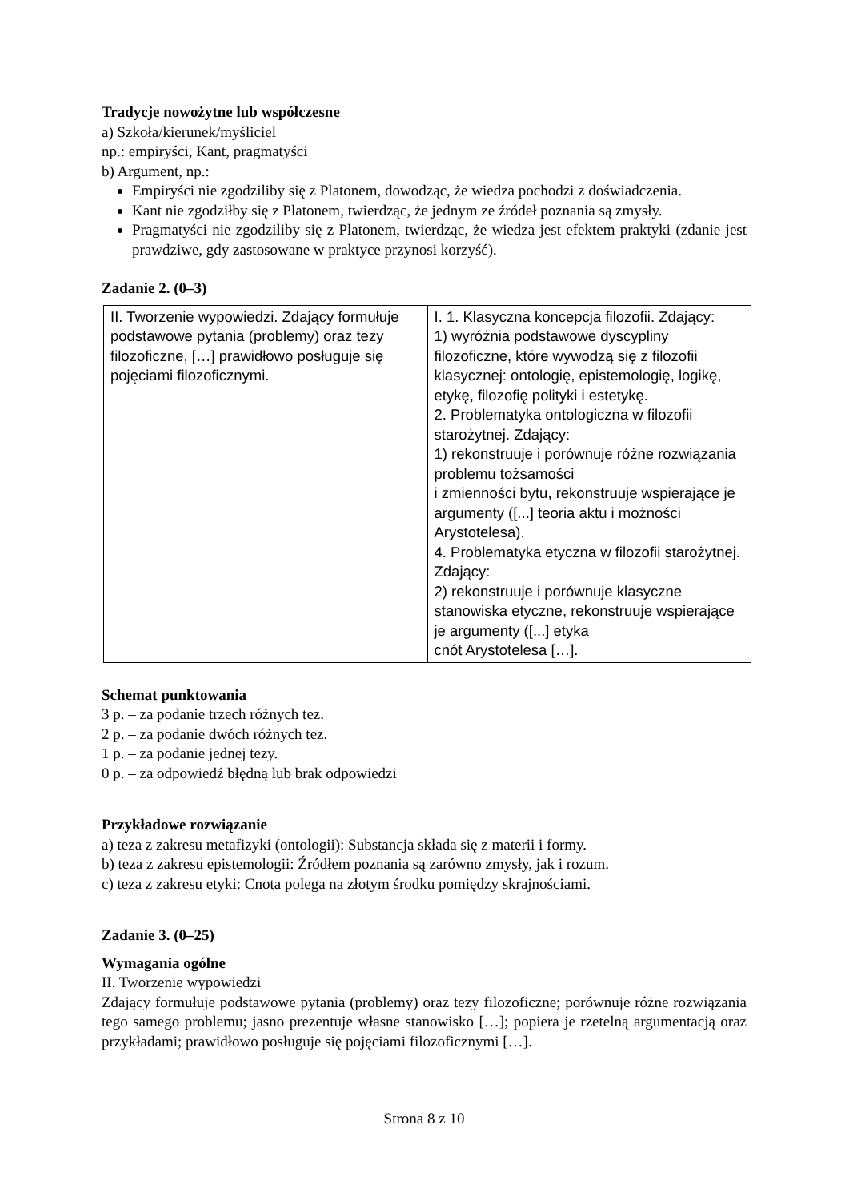Tradycje nowożytne lub współczesne
a) Szkoła/kierunek/myśliciel
np.: empiryści, Kant, pragmatyści
b) Argument, np.:
Empiryści nie zgodziliby się z Platonem, dowodząc, że wiedza pochodzi z doświadczenia.
Kant nie zgodziłby się z Platonem, twierdząc, że jednym ze źródeł poznania są zmysły.
Pragmatyści nie zgodziliby się z Platonem, twierdząc, że wiedza jest efektem praktyki (zdanie jest prawdziwe, gdy zastosowane w praktyce przynosi korzyść).
Zadanie 2. (0–3)
| II. Tworzenie wypowiedzi. Zdający formułuje podstawowe pytania (problemy) oraz tezy filozoficzne, […] prawidłowo posługuje się pojęciami filozoficznymi. | I. 1. Klasyczna koncepcja filozofii. Zdający: 1) wyróżnia podstawowe dyscypliny filozoficzne, które wywodzą się z filozofii klasycznej: ontologię, epistemologię, logikę, etykę, filozofię polityki i estetykę. 2. Problematyka ontologiczna w filozofii starożytnej. Zdający: 1) rekonstruuje i porównuje różne rozwiązania problemu tożsamości i zmienności bytu, rekonstruuje wspierające je argumenty ([...] teoria aktu i możności Arystotelesa). 4. Problematyka etyczna w filozofii starożytnej. Zdający: 2) rekonstruuje i porównuje klasyczne stanowiska etyczne, rekonstruuje wspierające je argumenty ([...] etyka cnót Arystotelesa […]. |
Schemat punktowania
3 p. – za podanie trzech różnych tez.
2 p. – za podanie dwóch różnych tez.
1 p. – za podanie jednej tezy.
0 p. – za odpowiedź błędną lub brak odpowiedzi
Przykładowe rozwiązanie
a) teza z zakresu metafizyki (ontologii): Substancja składa się z materii i formy.
b) teza z zakresu epistemologii: Źródłem poznania są zarówno zmysły, jak i rozum.
c) teza z zakresu etyki: Cnota polega na złotym środku pomiędzy skrajnościami.
Zadanie 3. (0–25)
Wymagania ogólne
II. Tworzenie wypowiedzi
Zdający formułuje podstawowe pytania (problemy) oraz tezy filozoficzne; porównuje różne rozwiązania tego samego problemu; jasno prezentuje własne stanowisko […]; popiera je rzetelną argumentacją oraz przykładami; prawidłowo posługuje się pojęciami filozoficznymi […].
Strona 8 z 10